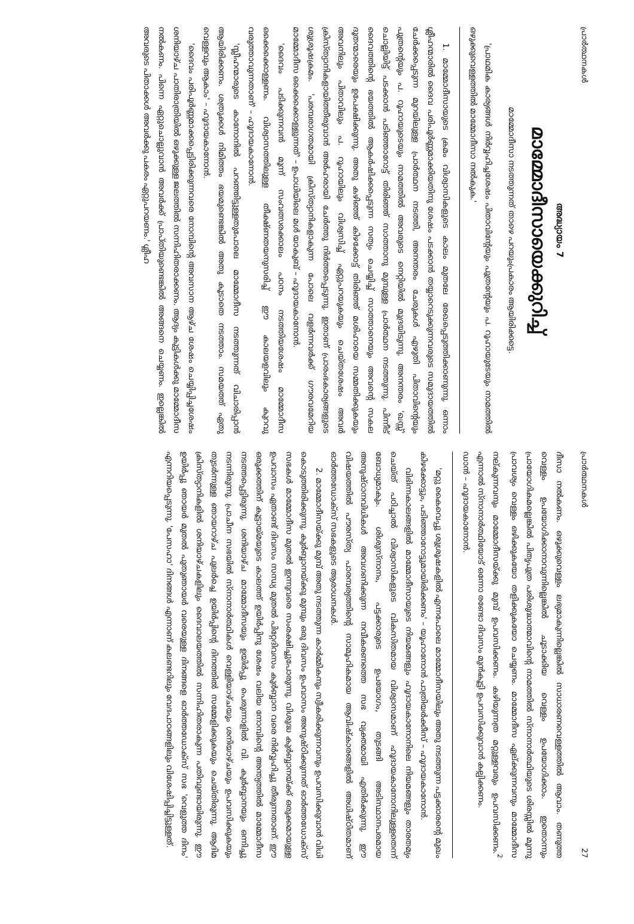പ്രാർത്ഥനകൾ
അദ്ധ്യായം 7
മാമ്മോദീസായെക്കുറിച്ച്
മാമ്മോദീസാ നടത്തുന്നത് താഴെ പറയുംപ്രകാരം ആയിരിക്കട്ടെ.
'പ്രാഥമിക കാര്യങ്ങൾ നിർവ്വഹിച്ചശേഷം പിതാവിന്റേയും പുത്രന്റേയും പ. റൂഹായുടേയും നാമത്തിൽ ഒഴുക്കുവെള്ളത്തിൽ മാമ്മോദീസാ നൽകുക.'
1. മാമ്മോദീസായുടെ ക്രമം വിശ്വാസികളുടെ കാലം മുതലേ രേഖപ്പെടുത്തിക്കാണുന്നു. ഒന്നാം ശ്ലീഹന്മാരിൽ ദൈവ പരിപൂർണ്ണമാക്കിയതിനു ശേഷം പടക്കാൻ തയ്യാറെടുക്കുന്നവരുടെ സമുദായത്തിൽ ചേർക്കപ്പെടുന്ന മുറയിലുള്ള പ്രാർത്ഥന നടത്തി, അനന്തരം ചേരുകൾ എഴുതി പിതാവിന്റെയും പുത്രന്റെയും പ. റൂഹായുടെയും നാമത്തിൽ അവരുടെ നെറ്റിയിൽ മുദ്രയിടുന്നു. അനന്തരം 'ഖസ്സ്' ചൊല്ലിയിട്ട് പടക്കാൻ പടിഞ്ഞാറോട്ട് തിരിഞ്ഞ് സാത്താനു മുമ്പുള്ള പ്രാർത്ഥന നടത്തുന്നു. പിന്നീട് ദൈവത്തിന്റെ ഭയത്തിൽ ആകർഷിക്കപ്പെടുന്ന സത്യം ചെയ്യിച്ച് സാത്താനെയും അവന്റെ സകല ദൂതന്മാരെയും ഉപേക്ഷിക്കുന്നു. അതു കഴിഞ്ഞ് കിഴക്കോട്ട് തിരിഞ്ഞ് മശിഹായെ സമ്മതിക്കുകയും അവനിലും പിതാവിലും പ. റൂഹായിലും വിശ്വസിച്ച് ഏറ്റുപറയുകയും ചെയ്തശേഷം അവർ ക്രിസ്ത്യാനികളായിത്തീരുവാൻ അർഹരായി ചേർത്തു നിർത്തപ്പെടുന്നു. ഇതാണ് പ്രാരംഭകാര്യങ്ങളുടെ ശുശ്രൂഷക്രമം. 'പരമ്പരാഗതമായി ക്രിസ്ത്യാനികളാകുന്ന പോലെ വളർന്നവർക്ക് ഗൗരവമേറിയ മാമ്മോദീസ ഒക്കെക്കൊള്ളുന്നത്' – ഉപാധിയിലെ മൾ യാകുബ് – ഹൂദായകാനോൻ.
'ദൈവം പടിക്കുന്നവൻ മൂന്ന് സംവത്സരക്കാലം പഠനം നടത്തിയശേഷം മാമ്മോദീസ ഒക്കെക്കൊള്ളണം. വിശ്വാസത്തിലുള്ള തീക്ഷ്ണതയനുസരിച്ച് ഈ കാലയളവിലും കുറവു വരുത്താവുന്നതാണ്' – ഹൂദായകാനോൻ.
'സ്ലീഹന്മാരുടെ കാനോനിൽ പറഞ്ഞിട്ടുള്ളതുപോലെ മാമ്മോദീസ നടത്തുന്നത് വിചാരിപ്പാൻ ആയിരിക്കണം. ശത്രുക്കൾ നിമിത്തം ഭയമുണ്ടെങ്കിൽ അതു കൂടാതെ നടത്താം. സമയത്ത് ഏതു വെള്ളവും ആകാം' – ഹൂദായകാനോൻ.
'ദൈവം പരിപൂർണ്ണമാക്കപ്പെട്ടിരിക്കുന്നവരെ നോമ്പിന്റെ അവസാന ആഴ്ച ശേഷം ചെയ്യിപ്പിച്ചശേഷം ശനിയാഴ്ച പാതിരാത്രിയിൽ ഒഴുക്കുള്ള ജലത്തിൽ സന്നിഹിതരാക്കണം. ആദ്യം കുട്ടികൾക്കു മാമ്മോദീസ നൽകണം. പിന്നെ ഏറ്റുചൊല്ലുവാൻ അവർക്ക് പ്രാപ്തിയുണ്ടെങ്കിൽ അങ്ങനെ ചെയ്യണം. ഇല്ലെങ്കിൽ അവരുടെ പിതാക്കൾ അവർക്കു പകരം ഏറ്റുപറയണം.' ശ്ലീഹ
പ്രാർത്ഥനകൾ 27
ദീസാ നൽകണം. ഒഴുക്കുവെള്ളം ലഭ്യമാകുന്നില്ലെങ്കിൽ സാധാരണവെള്ളത്തിൽ ആവാം. തണുത്ത വെള്ളം ഉപയോഗിക്കാനാവുന്നില്ലെങ്കിൽ ചൂടാക്കിയ വെള്ളം ഉപയോഗിക്കാം. ഇതൊന്നും പ്രായോഗികമല്ലെങ്കിൽ പിതൃപുത്ര പരിശുദ്ധാത്മാവിന്റെ നാമത്തിൽ സ്നാനാർത്ഥിയുടെ ശിരസ്സിൽ മൂന്നു പ്രാവശ്യം വെള്ളം ഒഴിക്കുകയോ തളിക്കുകയോ ചെയ്യണം. മാമ്മോദീസ ഏല്ക്കുന്നവനും മാമ്മോദീസ നല്കുന്നവനും മാമ്മോദീസയ്ക്കു മുമ്പ് ഉപവസിക്കണം. കഴിയുന്നത്ര മറ്റുള്ളവരും ഉപവസിക്കണം.<sup>2</sup> എന്നാൽ സ്നാനാർത്ഥിയോട് ഒന്നോ രണ്ടോ ദിവസം മുൻകൂട്ടി ഉപവസിക്കുവാൻ കല്പിക്കണം.
ഡാൻ – ഹൂദായകാനോൻ.
'മറ്റു കൈവെപ്പു ശുശ്രൂഷകളിൽ എന്നപോലെ മാമ്മോദീസയിലും അതു നടത്തുന്ന പട്ടക്കാരന്റെ മുഖം കിഴക്കോട്ടും, പടിഞ്ഞാറോട്ടുമായിരിക്കണം' – യൂഹാനോൻ പാത്രിയർക്കീസ് – ഹൂദായകാനോൻ.
വിഭിന്നകാലങ്ങളിൽ മാമ്മോദീസായുടെ നിയമങ്ങളും ഹൂദായകാനോനിലെ നിയമങ്ങളും താരതമ്യം ചെയ്ത് പഠിച്ചാൽ വിശ്വാസികളുടെ വികസിതമായ വിശ്വാസമാണ് ഹൂദായകാനോനിലുള്ളതെന്ന് ബോധ്യമാകും. ശിശുസ്നാനം, പട്ടക്കാരുടെ ഉപയോഗം, തുടങ്ങി അടിസ്ഥാനപരമായ അനുഷ്ഠാനവിധികൾ അവഗണിക്കുന്ന നവീകരണത്തെ സഭ വ്യക്തമായി എതിർക്കുന്നു. ഈ വിഷയത്തിൽ പൗരസ്ത്യ പാരമ്പര്യത്തിന്റെ സാമൂഹികമായ ആവിഷ്കാരങ്ങളിൽ അധിഷ്ഠിതമാണ് ഓർത്തഡോക്സ് സഭകളുടെ ആരാധനകൾ.
2. മാമ്മോദീസയ്ക്കു മുമ്പ് അതു നടത്തുന്ന കാർമ്മികനും സ്വീകരിക്കുന്നവനും ഉപവസിക്കുവാൻ വിധി കൊടുത്തിരിക്കുന്നു. കുർബ്ബാനയ്ക്കു മുമ്പും ഒരു ദിവസം ഉപവാസം അനുഷ്ഠിക്കുന്നത് ഓർത്തഡോക്സ് സഭകൾ മാമ്മോദീസ മുതൽ ഇന്നുവരെ സംരക്ഷിച്ചുപോരുന്നു. വിശുദ്ധ കുർബ്ബാനയ്ക്ക് ഒരുക്കമായുള്ള ഉപവാസം ഏതാണ്ട് ദിവസം സന്ധ്യ മുതൽ പിറ്റേദിവസം കുർബ്ബാന വരെ നിർവ്വഹിച്ചു തീരുന്നതാണ്. ഈ ഒരുക്കത്തിന് കൂട്ടായ്മയുടെ കാലത്ത് ഉയിർപ്പിനു ശേഷം വലിയ നോമ്പിന്റെ അന്ത്യത്തിൽ മാമ്മോദീസ നടത്തപ്പെട്ടിരുന്നു. ശനിയാഴ്ച മാമ്മോദീസയും ഉയിർപ്പു പെരുന്നാളിൽ വി. കുർബ്ബാനയും ഒന്നിച്ചു നടന്നിരുന്നു. പ്രാചീന സഭയിൽ സ്നാനാർത്ഥികൾ വെള്ളിയാഴ്ചയും ശനിയാഴ്ചയും ഉപവസിക്കുകയും തുടർന്നുള്ള ഞായറാഴ്ച പുലർച്ചെ ഉയിർപ്പിന്റെ ദിനത്തിൽ സമ്മേളിക്കുകയും ചെയ്തിരുന്നു. ആദിമ ക്രിസ്ത്യാനികളിൽ ശനിയാഴ്ചകളിലും ദൈവാലയത്തിൽ സന്നിഹിതരാകുന്ന പതിവുണ്ടായിരുന്നു. ഈ ഉയിർപ്പു ഞായർ മുതൽ പുതുഞായർ വരെയുള്ള ദിനങ്ങളെ ഓർത്തഡോക്സ് സഭ 'വെളുത്ത ദിനം' എന്നറിയപ്പെടുന്നു. 'പേസഹാ' ദിനങ്ങൾ എന്നാണ് കലണ്ടറിലും വേദപാഠങ്ങളിലും വിശേഷിപ്പിച്ചിട്ടുള്ളത്.